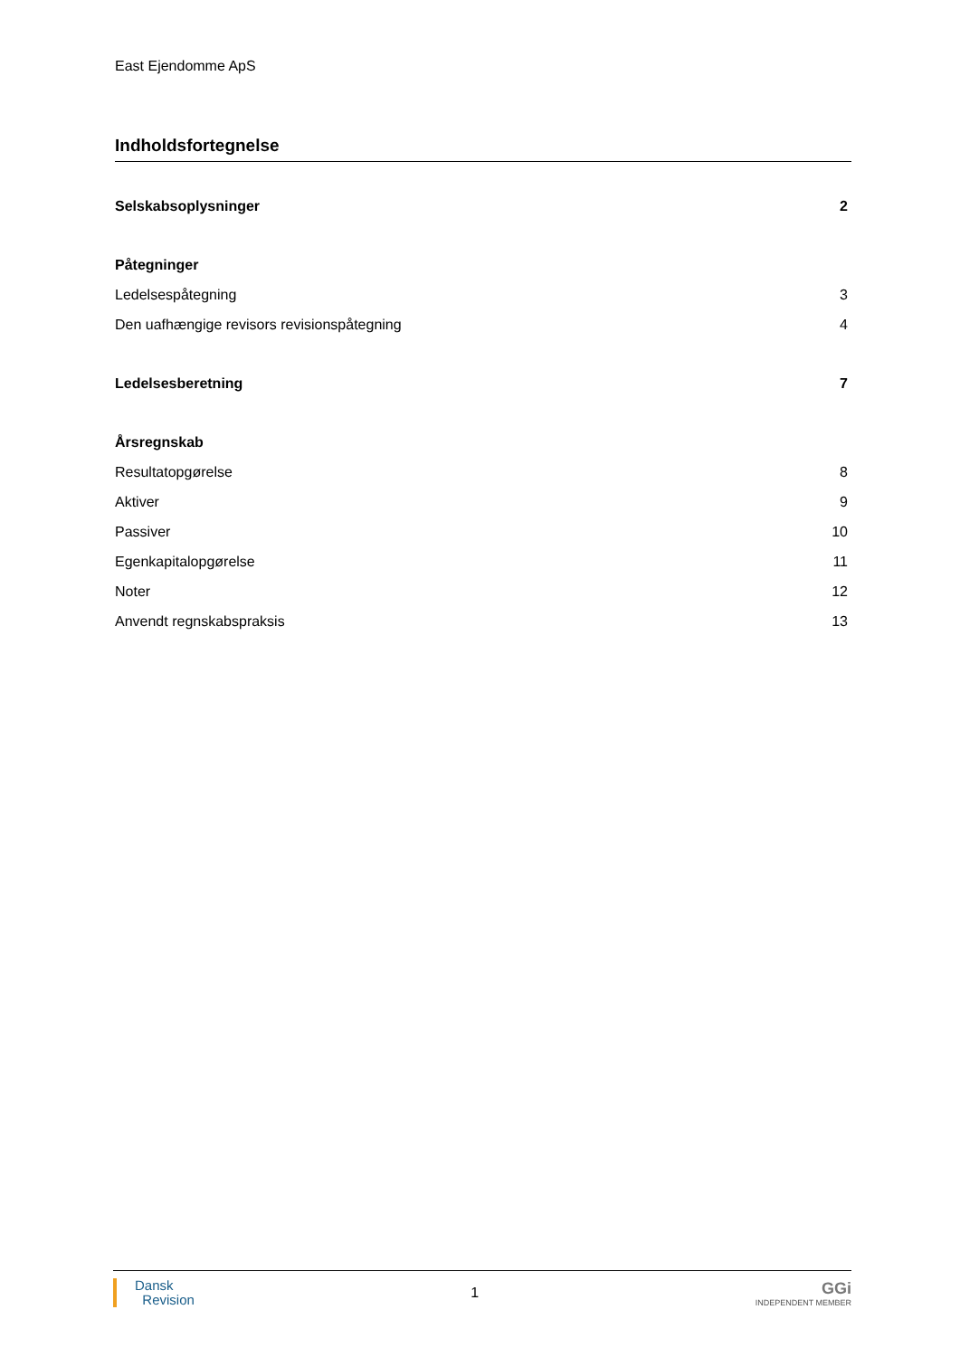East Ejendomme ApS
Indholdsfortegnelse
Selskabsoplysninger 2
Påtegninger
Ledelsespåtegning 3
Den uafhængige revisors revisionspåtegning 4
Ledelsesberetning 7
Årsregnskab
Resultatopgørelse 8
Aktiver 9
Passiver 10
Egenkapitalopgørelse 11
Noter 12
Anvendt regnskabspraksis 13
Dansk
Revision
1
GGi
INDEPENDENT MEMBER